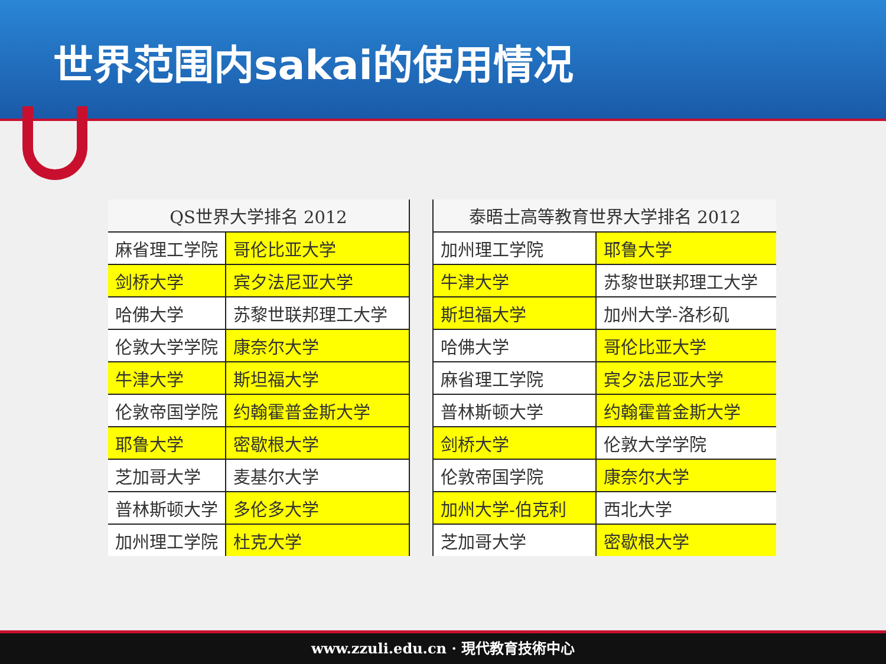世界范围内sakai的使用情况
| QS世界大学排名 2012 | |
| --- | --- |
| 麻省理工学院 | 哥伦比亚大学 |
| 剑桥大学 | 宾夕法尼亚大学 |
| 哈佛大学 | 苏黎世联邦理工大学 |
| 伦敦大学学院 | 康奈尔大学 |
| 牛津大学 | 斯坦福大学 |
| 伦敦帝国学院 | 约翰霍普金斯大学 |
| 耶鲁大学 | 密歇根大学 |
| 芝加哥大学 | 麦基尔大学 |
| 普林斯顿大学 | 多伦多大学 |
| 加州理工学院 | 杜克大学 |
| 泰晤士高等教育世界大学排名 2012 | |
| --- | --- |
| 加州理工学院 | 耶鲁大学 |
| 牛津大学 | 苏黎世联邦理工大学 |
| 斯坦福大学 | 加州大学-洛杉矶 |
| 哈佛大学 | 哥伦比亚大学 |
| 麻省理工学院 | 宾夕法尼亚大学 |
| 普林斯顿大学 | 约翰霍普金斯大学 |
| 剑桥大学 | 伦敦大学学院 |
| 伦敦帝国学院 | 康奈尔大学 |
| 加州大学-伯克利 | 西北大学 |
| 芝加哥大学 | 密歇根大学 |
www.zzuli.edu.cn · 現代教育技術中心